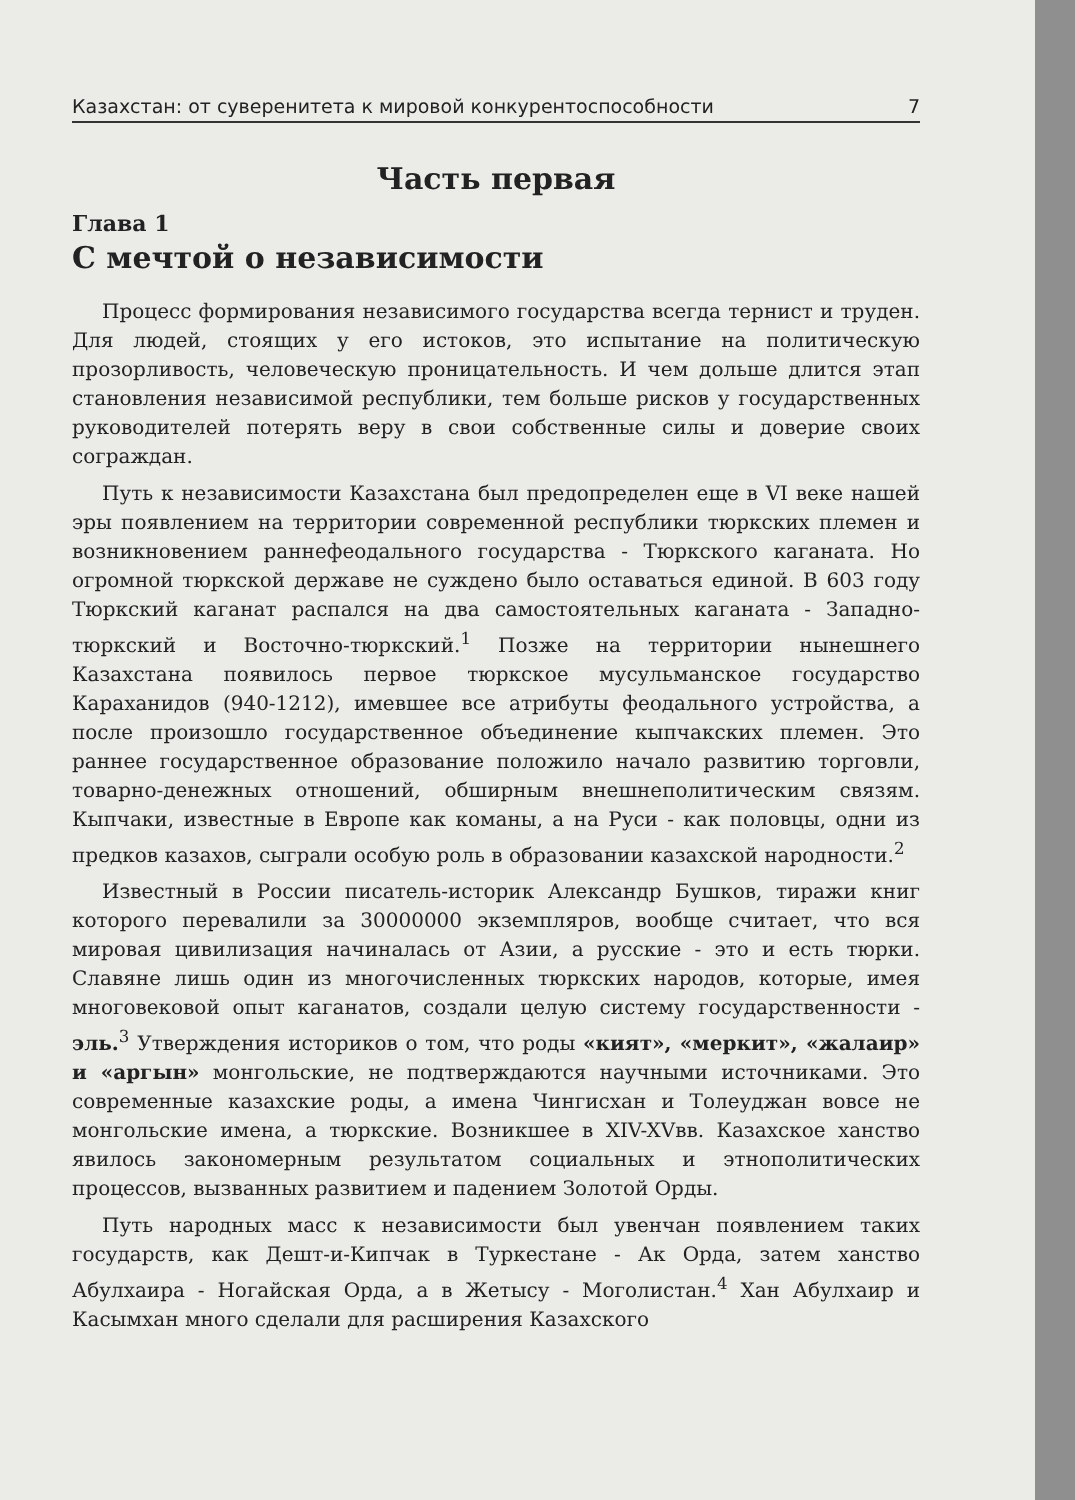Казахстан: от суверенитета к мировой конкурентоспособности 7
Часть первая
Глава 1
С мечтой о независимости
Процесс формирования независимого государства всегда тернист и труден. Для людей, стоящих у его истоков, это испытание на политическую прозорливость, человеческую проницательность. И чем дольше длится этап становления независимой республики, тем больше рисков у государственных руководителей потерять веру в свои собственные силы и доверие своих сограждан.
Путь к независимости Казахстана был предопределен еще в VI веке нашей эры появлением на территории современной республики тюркских племен и возникновением раннефеодального государства - Тюркского каганата. Но огромной тюркской державе не суждено было оставаться единой. В 603 году Тюркский каганат распался на два самостоятельных каганата - Западно-тюркский и Восточно-тюркский.<sup>1</sup> Позже на территории нынешнего Казахстана появилось первое тюркское мусульманское государство Караханидов (940-1212), имевшее все атрибуты феодального устройства, а после произошло государственное объединение кыпчакских племен. Это раннее государственное образование положило начало развитию торговли, товарно-денежных отношений, обширным внешнеполитическим связям. Кыпчаки, известные в Европе как команы, а на Руси - как половцы, одни из предков казахов, сыграли особую роль в образовании казахской народности.<sup>2</sup>
Известный в России писатель-историк Александр Бушков, тиражи книг которого перевалили за 30000000 экземпляров, вообще считает, что вся мировая цивилизация начиналась от Азии, а русские - это и есть тюрки. Славяне лишь один из многочисленных тюркских народов, которые, имея многовековой опыт каганатов, создали целую систему государственности - эль.<sup>3</sup> Утверждения историков о том, что роды «кият», «меркит», «жалаир» и «аргын» монгольские, не подтверждаются научными источниками. Это современные казахские роды, а имена Чингисхан и Толеуджан вовсе не монгольские имена, а тюркские. Возникшее в XIV-XVвв. Казахское ханство явилось закономерным результатом социальных и этнополитических процессов, вызванных развитием и падением Золотой Орды.
Путь народных масс к независимости был увенчан появлением таких государств, как Дешт-и-Кипчак в Туркестане - Ак Орда, затем ханство Абулхаира - Ногайская Орда, а в Жетысу - Моголистан.<sup>4</sup> Хан Абулхаир и Касымхан много сделали для расширения Казахского